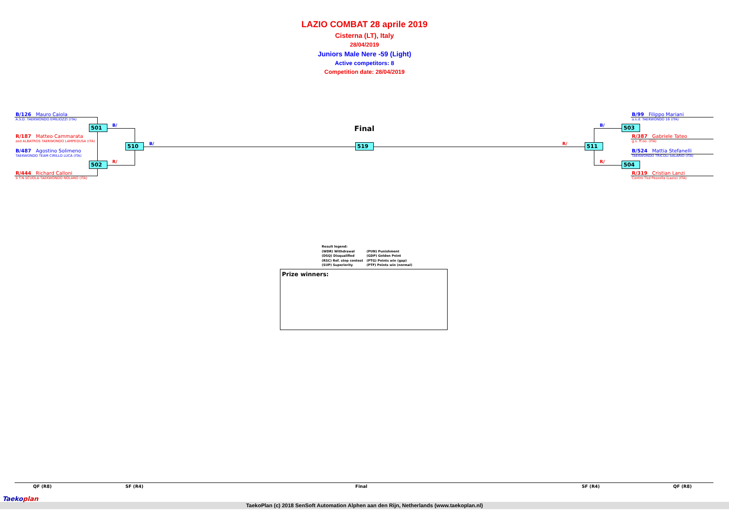LAZIO COMBAT 28 aprile 2019
Cisterna (LT), Italy
28/04/2019
Juniors Male Nere -59 (Light)
Active competitors: 8
Competition date: 28/04/2019
B/126 Mauro Caiola
A.S.D. TAEKWONDO EMILIOZZI (ITA)
R/187 Matteo Cammarata
asd ALBATROS TAEKWONDO LAMPEDUSA (ITA)
B/487 Agostino Solimeno
TAEKWONDO TEAM CIRILLO LUCA (ITA)
R/444 Richard Calloni
S.T.N.SCUOLA TAEKWONDO NOLANO (ITA)
B/99 Filippo Mariani
a.s.d. TAEKWONDO 16 (ITA)
R/387 Gabriele Tateo
g.s. ff.oo. (ITA)
B/524 Mattia Stefanelli
TAEKWONDO TRICOLI SALARIO (ITA)
R/319 Cristian Lanzi
Centro Tkd Pezzolla (Lazio) (ITA)
501
502
510 519 511
503
504
B/
R/
B/ R/
B/
R/
Final
Result legend:
(WDR) Withdrawal (PUN) Punishment
(DSQ) Disqualified (GDP) Golden Point
(RSC) Ref. stop contest (PTG) Points win (gap)
(SUP) Superiority (PTF) Points win (normal)
Prize winners:
QF (R8) SF (R4) Final SF (R4) QF (R8)
TaekoPlan (c) 2018 SenSoft Automation Alphen aan den Rijn, Netherlands (www.taekoplan.nl)
Taekoplan